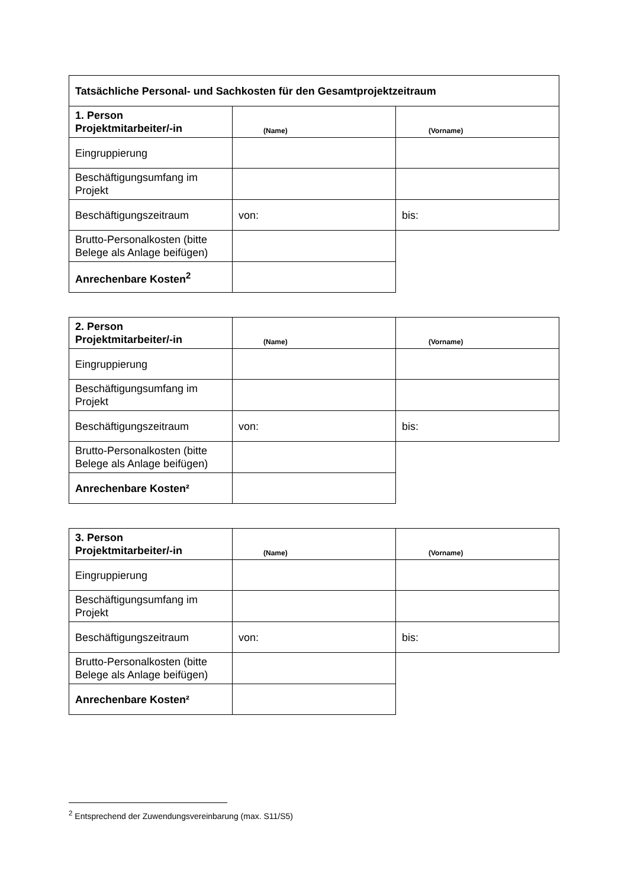| Tatsächliche Personal- und Sachkosten für den Gesamtprojektzeitraum | | |
| 1. Person Projektmitarbeiter/-in | (Name) | (Vorname) |
| Eingruppierung | | |
| Beschäftigungsumfang im Projekt | | |
| Beschäftigungszeitraum | von: | bis: |
| Brutto-Personalkosten (bitte Belege als Anlage beifügen) | | |
| Anrechenbare Kosten<sup>2</sup> | | |
| 2. Person Projektmitarbeiter/-in | (Name) | (Vorname) |
| Eingruppierung | | |
| Beschäftigungsumfang im Projekt | | |
| Beschäftigungszeitraum | von: | bis: |
| Brutto-Personalkosten (bitte Belege als Anlage beifügen) | | |
| Anrechenbare Kosten² | | |
| 3. Person Projektmitarbeiter/-in | (Name) | (Vorname) |
| Eingruppierung | | |
| Beschäftigungsumfang im Projekt | | |
| Beschäftigungszeitraum | von: | bis: |
| Brutto-Personalkosten (bitte Belege als Anlage beifügen) | | |
| Anrechenbare Kosten² | | |
<sup>2</sup> Entsprechend der Zuwendungsvereinbarung (max. S11/S5)